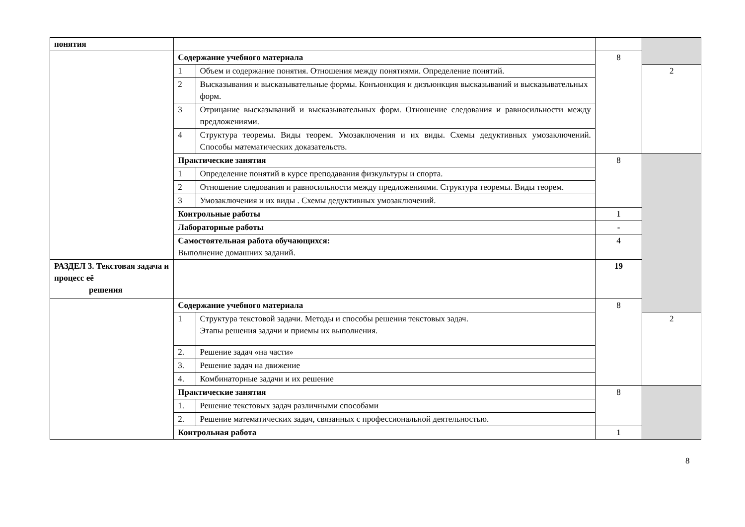| понятия | | | | |
| | Содержание учебного материала | | 8 | |
| | 1 | Объем и содержание понятия. Отношения между понятиями. Определение понятий. | | 2 |
| | 2 | Высказывания и высказывательные формы. Конъюнкция и дизъюнкция высказываний и высказывательных форм. | | |
| | 3 | Отрицание высказываний и высказывательных форм. Отношение следования и равносильности между предложениями. | | |
| | 4 | Структура теоремы. Виды теорем. Умозаключения и их виды. Схемы дедуктивных умозаключений. Способы математических доказательств. | | |
| | Практические занятия | | 8 | |
| | 1 | Определение понятий в курсе преподавания физкультуры и спорта. | | |
| | 2 | Отношение следования и равносильности между предложениями. Структура теоремы. Виды теорем. | | |
| | 3 | Умозаключения и их виды . Схемы дедуктивных умозаключений. | | |
| | Контрольные работы | | 1 | |
| | Лабораторные работы | | - | |
| | Самостоятельная работа обучающихся: Выполнение домашних заданий. | | 4 | |
| РАЗДЕЛ 3. Текстовая задача и процесс её решения | | | 19 | |
| | Содержание учебного материала | | 8 | |
| | 1 | Структура текстовой задачи. Методы и способы решения текстовых задач. Этапы решения задачи и приемы их выполнения. | | 2 |
| | 2. | Решение задач «на части» | | |
| | 3. | Решение задач на движение | | |
| | 4. | Комбинаторные задачи и их решение | | |
| | Практические занятия | | 8 | |
| | 1. | Решение текстовых задач различными способами | | |
| | 2. | Решение математических задач, связанных с профессиональной деятельностью. | | |
| | Контрольная работа | | 1 | |
8